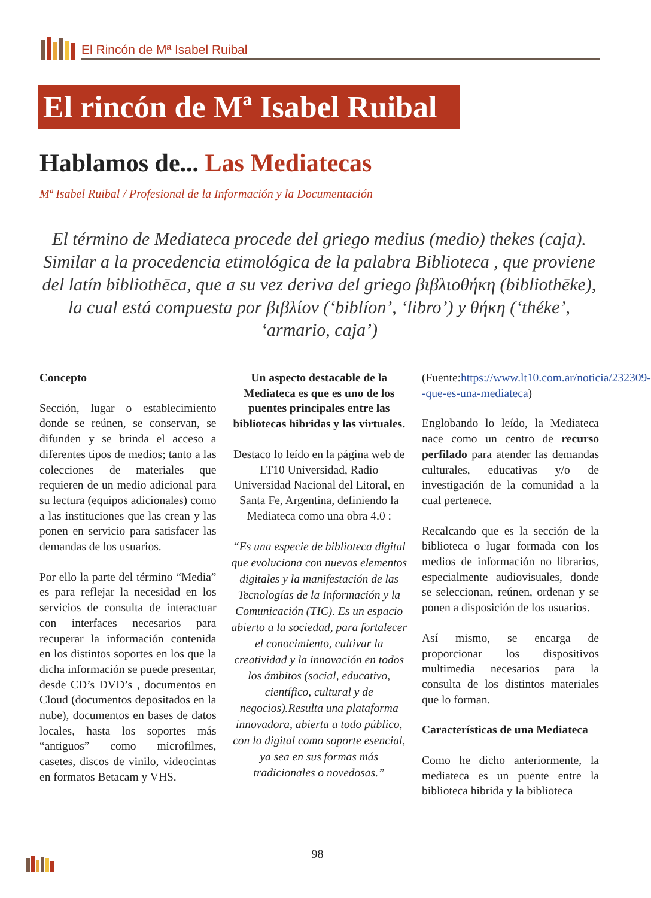El Rincón de Mª Isabel Ruibal
El rincón de Mª Isabel Ruibal
Hablamos de... Las Mediatecas
Mª Isabel Ruibal / Profesional de la Información y la Documentación
El término de Mediateca procede del griego medius (medio) thekes (caja). Similar a la procedencia etimológica de la palabra Biblioteca , que proviene del latín bibliothēca, que a su vez deriva del griego βιβλιοθήκη (bibliothēke), la cual está compuesta por βιβλίον (‘biblíon’, ‘libro’) y θήκη (‘théke’, ‘armario, caja’)
Concepto
Sección, lugar o establecimiento donde se reúnen, se conservan, se difunden y se brinda el acceso a diferentes tipos de medios; tanto a las colecciones de materiales que requieren de un medio adicional para su lectura (equipos adicionales) como a las instituciones que las crean y las ponen en servicio para satisfacer las demandas de los usuarios.
Por ello la parte del término “Media” es para reflejar la necesidad en los servicios de consulta de interactuar con interfaces necesarios para recuperar la información contenida en los distintos soportes en los que la dicha información se puede presentar, desde CD’s DVD’s , documentos en Cloud (documentos depositados en la nube), documentos en bases de datos locales, hasta los soportes más “antiguos” como microfilmes, casetes, discos de vinilo, videocintas en formatos Betacam y VHS.
Un aspecto destacable de la Mediateca es que es uno de los puentes principales entre las bibliotecas hibridas y las virtuales.
Destaco lo leído en la página web de LT10 Universidad, Radio Universidad Nacional del Litoral, en Santa Fe, Argentina, definiendo la Mediateca como una obra 4.0 :
“Es una especie de biblioteca digital que evoluciona con nuevos elementos digitales y la manifestación de las Tecnologías de la Información y la Comunicación (TIC). Es un espacio abierto a la sociedad, para fortalecer el conocimiento, cultivar la creatividad y la innovación en todos los ámbitos (social, educativo, científico, cultural y de negocios).Resulta una plataforma innovadora, abierta a todo público, con lo digital como soporte esencial, ya sea en sus formas más tradicionales o novedosas.”
(Fuente:https://www.lt10.com.ar/noticia/232309--que-es-una-mediateca)
Englobando lo leído, la Mediateca nace como un centro de recurso perfilado para atender las demandas culturales, educativas y/o de investigación de la comunidad a la cual pertenece.
Recalcando que es la sección de la biblioteca o lugar formada con los medios de información no librarios, especialmente audiovisuales, donde se seleccionan, reúnen, ordenan y se ponen a disposición de los usuarios.
Así mismo, se encarga de proporcionar los dispositivos multimedia necesarios para la consulta de los distintos materiales que lo forman.
Características de una Mediateca
Como he dicho anteriormente, la mediateca es un puente entre la biblioteca hibrida y la biblioteca
98